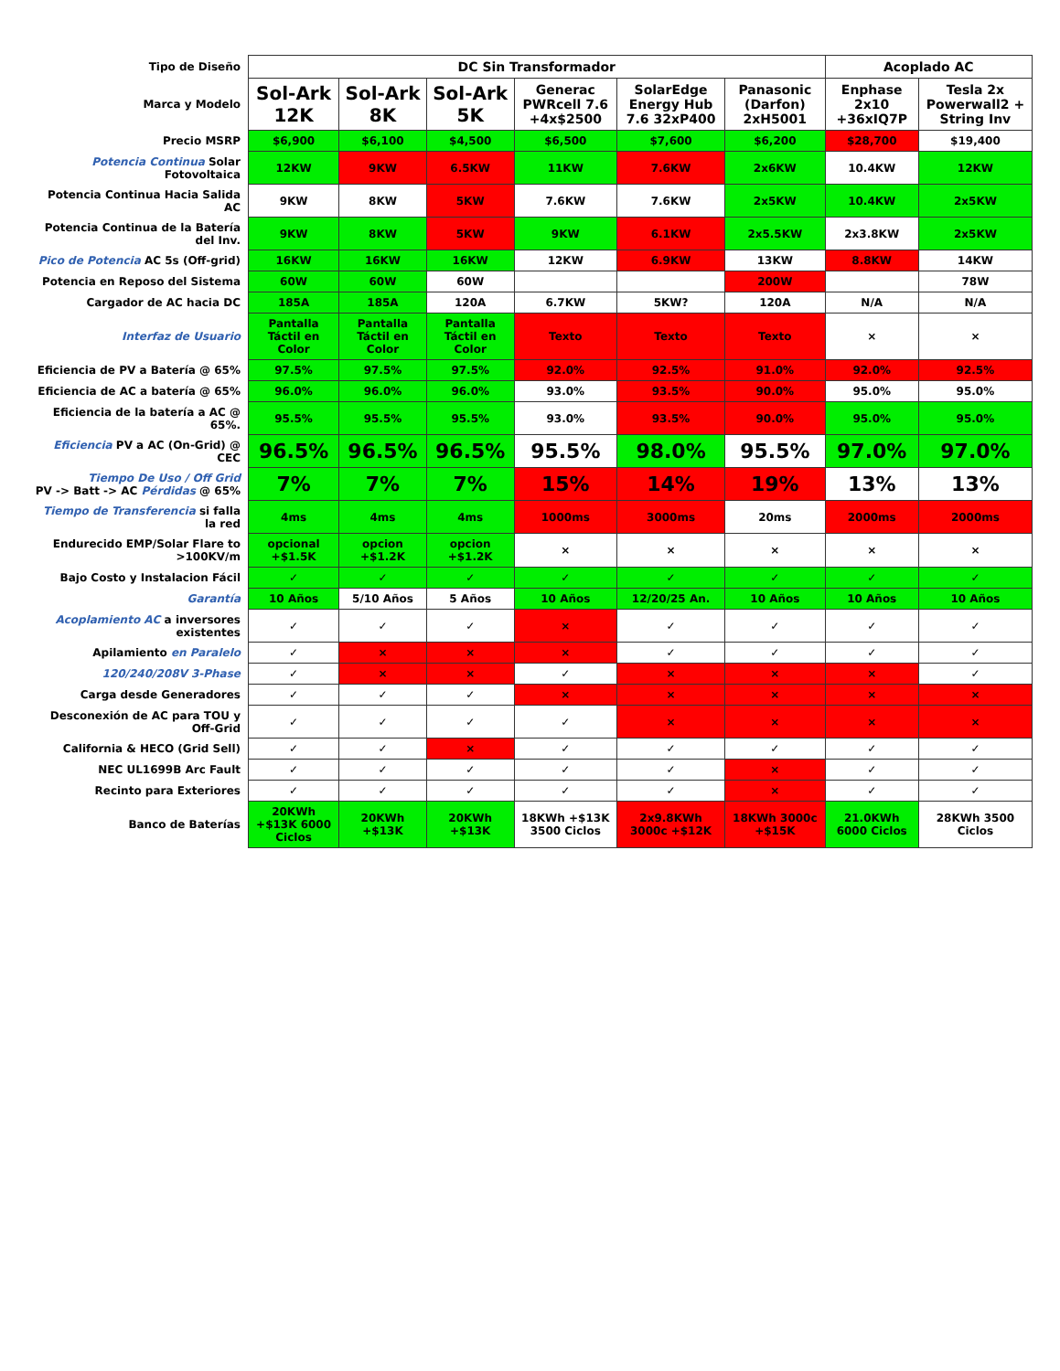| Tipo de Diseño | DC Sin Transformador | | | | | | Acoplado AC | |
| Marca y Modelo | Sol-Ark 12K | Sol-Ark 8K | Sol-Ark 5K | Generac PWRcell 7.6 +4x$2500 | SolarEdge Energy Hub 7.6 32xP400 | Panasonic (Darfon) 2xH5001 | Enphase 2x10 +36xIQ7P | Tesla 2x Powerwall2 + String Inv |
| Precio MSRP | $6,900 | $6,100 | $4,500 | $6,500 | $7,600 | $6,200 | $28,700 | $19,400 |
| Potencia Continua Solar Fotovoltaica | 12KW | 9KW | 6.5KW | 11KW | 7.6KW | 2x6KW | 10.4KW | 12KW |
| Potencia Continua Hacia Salida AC | 9KW | 8KW | 5KW | 7.6KW | 7.6KW | 2x5KW | 10.4KW | 2x5KW |
| Potencia Continua de la Batería del Inv. | 9KW | 8KW | 5KW | 9KW | 6.1KW | 2x5.5KW | 2x3.8KW | 2x5KW |
| Pico de Potencia AC 5s (Off-grid) | 16KW | 16KW | 16KW | 12KW | 6.9KW | 13KW | 8.8KW | 14KW |
| Potencia en Reposo del Sistema | 60W | 60W | 60W | | | 200W | | 78W |
| Cargador de AC hacia DC | 185A | 185A | 120A | 6.7KW | 5KW? | 120A | N/A | N/A |
| Interfaz de Usuario | Pantalla Táctil en Color | Pantalla Táctil en Color | Pantalla Táctil en Color | Texto | Texto | Texto | × | × |
| Eficiencia de PV a Batería @ 65% | 97.5% | 97.5% | 97.5% | 92.0% | 92.5% | 91.0% | 92.0% | 92.5% |
| Eficiencia de AC a batería @ 65% | 96.0% | 96.0% | 96.0% | 93.0% | 93.5% | 90.0% | 95.0% | 95.0% |
| Eficiencia de la batería a AC @ 65%. | 95.5% | 95.5% | 95.5% | 93.0% | 93.5% | 90.0% | 95.0% | 95.0% |
| Eficiencia PV a AC (On-Grid) @ CEC | 96.5% | 96.5% | 96.5% | 95.5% | 98.0% | 95.5% | 97.0% | 97.0% |
| Tiempo De Uso / Off Grid PV -> Batt -> AC Pérdidas @ 65% | 7% | 7% | 7% | 15% | 14% | 19% | 13% | 13% |
| Tiempo de Transferencia si falla la red | 4ms | 4ms | 4ms | 1000ms | 3000ms | 20ms | 2000ms | 2000ms |
| Endurecido EMP/Solar Flare to >100KV/m | opcional +$1.5K | opcion +$1.2K | opcion +$1.2K | × | × | × | × | × |
| Bajo Costo y Instalacion Fácil | ✓ | ✓ | ✓ | ✓ | ✓ | ✓ | ✓ | ✓ |
| Garantía | 10 Años | 5/10 Años | 5 Años | 10 Años | 12/20/25 An. | 10 Años | 10 Años | 10 Años |
| Acoplamiento AC a inversores existentes | ✓ | ✓ | ✓ | × | ✓ | ✓ | ✓ | ✓ |
| Apilamiento en Paralelo | ✓ | × | × | × | ✓ | ✓ | ✓ | ✓ |
| 120/240/208V 3-Phase | ✓ | × | × | ✓ | × | × | × | ✓ |
| Carga desde Generadores | ✓ | ✓ | ✓ | × | × | × | × | × |
| Desconexión de AC para TOU y Off-Grid | ✓ | ✓ | ✓ | ✓ | × | × | × | × |
| California & HECO (Grid Sell) | ✓ | ✓ | × | ✓ | ✓ | ✓ | ✓ | ✓ |
| NEC UL1699B Arc Fault | ✓ | ✓ | ✓ | ✓ | ✓ | × | ✓ | ✓ |
| Recinto para Exteriores | ✓ | ✓ | ✓ | ✓ | ✓ | × | ✓ | ✓ |
| Banco de Baterías | 20KWh +$13K 6000 Ciclos | 20KWh +$13K | 20KWh +$13K | 18KWh +$13K 3500 Ciclos | 2x9.8KWh 3000c +$12K | 18KWh 3000c +$15K | 21.0KWh 6000 Ciclos | 28KWh 3500 Ciclos |